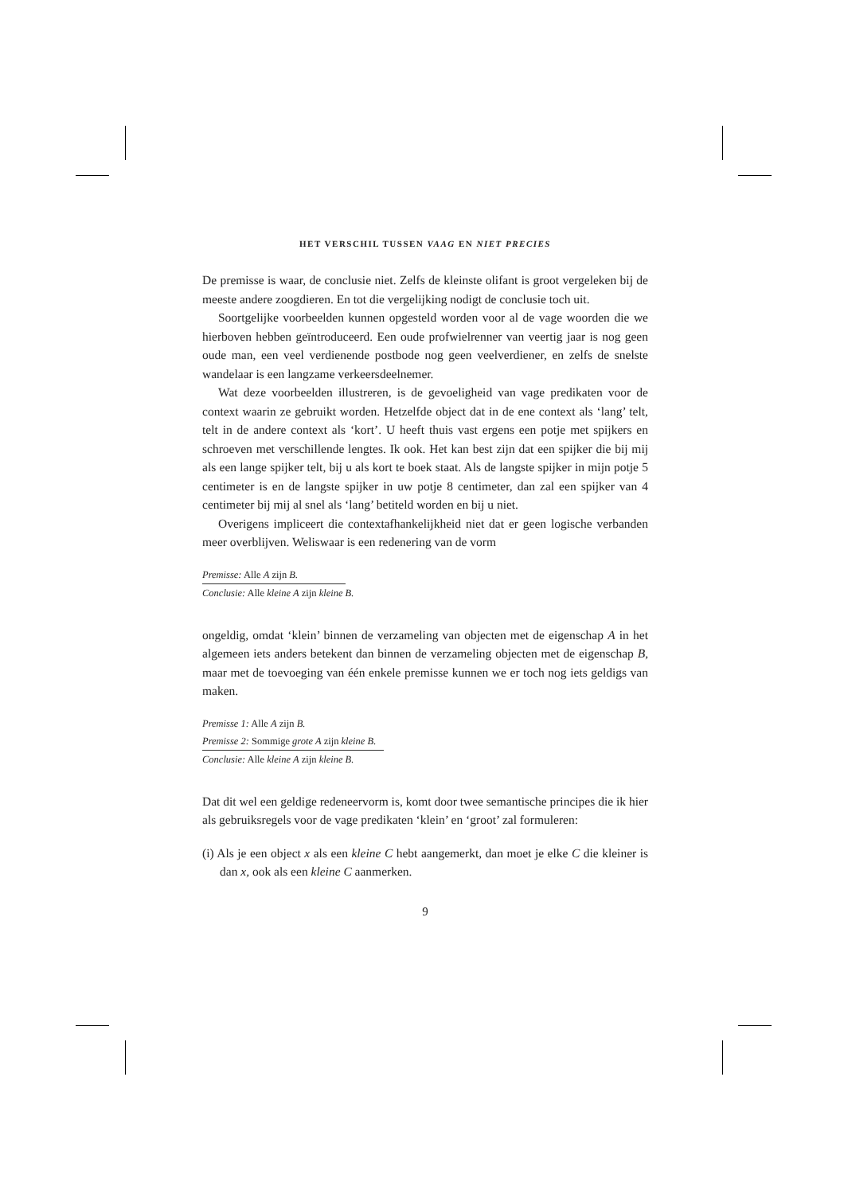HET VERSCHIL TUSSEN VAAG EN NIET PRECIES
De premisse is waar, de conclusie niet. Zelfs de kleinste olifant is groot vergeleken bij de meeste andere zoogdieren. En tot die vergelijking nodigt de conclusie toch uit.
Soortgelijke voorbeelden kunnen opgesteld worden voor al de vage woorden die we hierboven hebben geïntroduceerd. Een oude profwielrenner van veertig jaar is nog geen oude man, een veel verdienende postbode nog geen veelverdiener, en zelfs de snelste wandelaar is een langzame verkeersdeelnemer.
Wat deze voorbeelden illustreren, is de gevoeligheid van vage predikaten voor de context waarin ze gebruikt worden. Hetzelfde object dat in de ene context als ‘lang’ telt, telt in de andere context als ‘kort’. U heeft thuis vast ergens een potje met spijkers en schroeven met verschillende lengtes. Ik ook. Het kan best zijn dat een spijker die bij mij als een lange spijker telt, bij u als kort te boek staat. Als de langste spijker in mijn potje 5 centimeter is en de langste spijker in uw potje 8 centimeter, dan zal een spijker van 4 centimeter bij mij al snel als ‘lang’ betiteld worden en bij u niet.
Overigens impliceert die contextafhankelijkheid niet dat er geen logische verbanden meer overblijven. Weliswaar is een redenering van de vorm
Premisse: Alle A zijn B.
Conclusie: Alle kleine A zijn kleine B.
ongeldig, omdat ‘klein’ binnen de verzameling van objecten met de eigenschap A in het algemeen iets anders betekent dan binnen de verzameling objecten met de eigenschap B, maar met de toevoeging van één enkele premisse kunnen we er toch nog iets geldigs van maken.
Premisse 1: Alle A zijn B.
Premisse 2: Sommige grote A zijn kleine B.
Conclusie: Alle kleine A zijn kleine B.
Dat dit wel een geldige redeneervorm is, komt door twee semantische principes die ik hier als gebruiksregels voor de vage predikaten ‘klein’ en ‘groot’ zal formuleren:
(i) Als je een object x als een kleine C hebt aangemerkt, dan moet je elke C die kleiner is dan x, ook als een kleine C aanmerken.
9